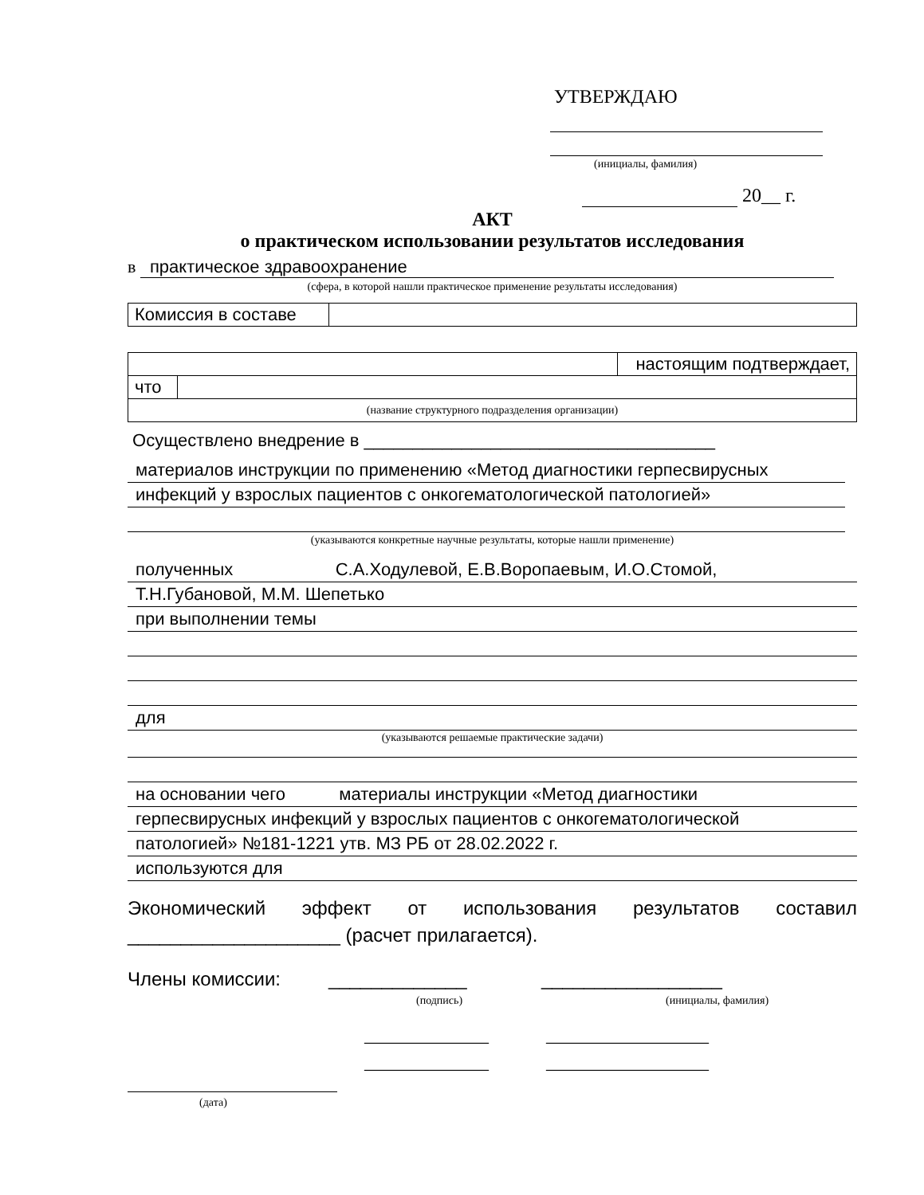УТВЕРЖДАЮ
(инициалы, фамилия)
20__ г.
АКТ
о практическом использовании результатов исследования
в практическое здравоохранение
(сфера, в которой нашли практическое применение результаты исследования)
| Комиссия в составе | |
| | | настоящим подтверждает, |
| что | | |
| (название структурного подразделения организации) | | |
Осуществлено внедрение в ____________________________________
материалов инструкции по применению «Метод диагностики герпесвирусных
инфекций у взрослых пациентов с онкогематологической патологией»
(указываются конкретные научные результаты, которые нашли применение)
полученных С.А.Ходулевой, Е.В.Воропаевым, И.О.Стомой,
Т.Н.Губановой, М.М. Шепетько
при выполнении темы
для
(указываются решаемые практические задачи)
на основании чего материалы инструкции «Метод диагностики
герпесвирусных инфекций у взрослых пациентов с онкогематологической
патологией» №181-1221 утв. МЗ РБ от 28.02.2022 г.
используются для
Экономический эффект от использования результатов составил
____________________ (расчет прилагается).
Члены комиссии: _____________ _________________
(подпись) (инициалы, фамилия)
_____________ _________________
_____________ _________________
(дата)